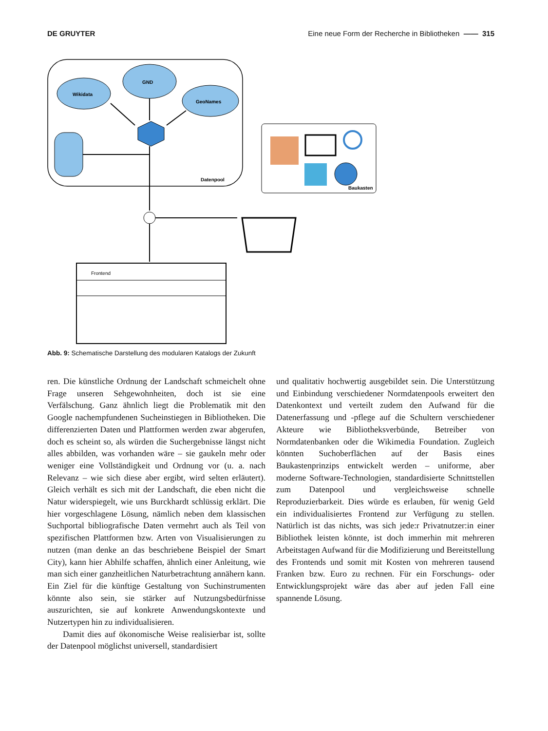DE GRUYTER Eine neue Form der Recherche in Bibliotheken —— 315
Wikidata
GND
GeoNames
Datenpool
Baukasten
Frontend
Abb. 9: Schematische Darstellung des modularen Katalogs der Zukunft
ren. Die künstliche Ordnung der Landschaft schmeichelt ohne Frage unseren Sehgewohnheiten, doch ist sie eine Verfälschung. Ganz ähnlich liegt die Problematik mit den Google nachempfundenen Sucheinstiegen in Bibliotheken. Die differenzierten Daten und Plattformen werden zwar abgerufen, doch es scheint so, als würden die Suchergebnisse längst nicht alles abbilden, was vorhanden wäre – sie gaukeln mehr oder weniger eine Vollständigkeit und Ordnung vor (u. a. nach Relevanz – wie sich diese aber ergibt, wird selten erläutert). Gleich verhält es sich mit der Landschaft, die eben nicht die Natur widerspiegelt, wie uns Burckhardt schlüssig erklärt. Die hier vorgeschlagene Lösung, nämlich neben dem klassischen Suchportal bibliografische Daten vermehrt auch als Teil von spezifischen Plattformen bzw. Arten von Visualisierungen zu nutzen (man denke an das beschriebene Beispiel der Smart City), kann hier Abhilfe schaffen, ähnlich einer Anleitung, wie man sich einer ganzheitlichen Naturbetrachtung annähern kann. Ein Ziel für die künftige Gestaltung von Suchinstrumenten könnte also sein, sie stärker auf Nutzungsbedürfnisse auszurichten, sie auf konkrete Anwendungskontexte und Nutzertypen hin zu individualisieren.
Damit dies auf ökonomische Weise realisierbar ist, sollte der Datenpool möglichst universell, standardisiert
und qualitativ hochwertig ausgebildet sein. Die Unterstützung und Einbindung verschiedener Normdatenpools erweitert den Datenkontext und verteilt zudem den Aufwand für die Datenerfassung und -pflege auf die Schultern verschiedener Akteure wie Bibliotheksverbünde, Betreiber von Normdatenbanken oder die Wikimedia Foundation. Zugleich könnten Suchoberflächen auf der Basis eines Baukastenprinzips entwickelt werden – uniforme, aber moderne Software-Technologien, standardisierte Schnittstellen zum Datenpool und vergleichsweise schnelle Reproduzierbarkeit. Dies würde es erlauben, für wenig Geld ein individualisiertes Frontend zur Verfügung zu stellen. Natürlich ist das nichts, was sich jede:r Privatnutzer:in einer Bibliothek leisten könnte, ist doch immerhin mit mehreren Arbeitstagen Aufwand für die Modifizierung und Bereitstellung des Frontends und somit mit Kosten von mehreren tausend Franken bzw. Euro zu rechnen. Für ein Forschungs- oder Entwicklungsprojekt wäre das aber auf jeden Fall eine spannende Lösung.